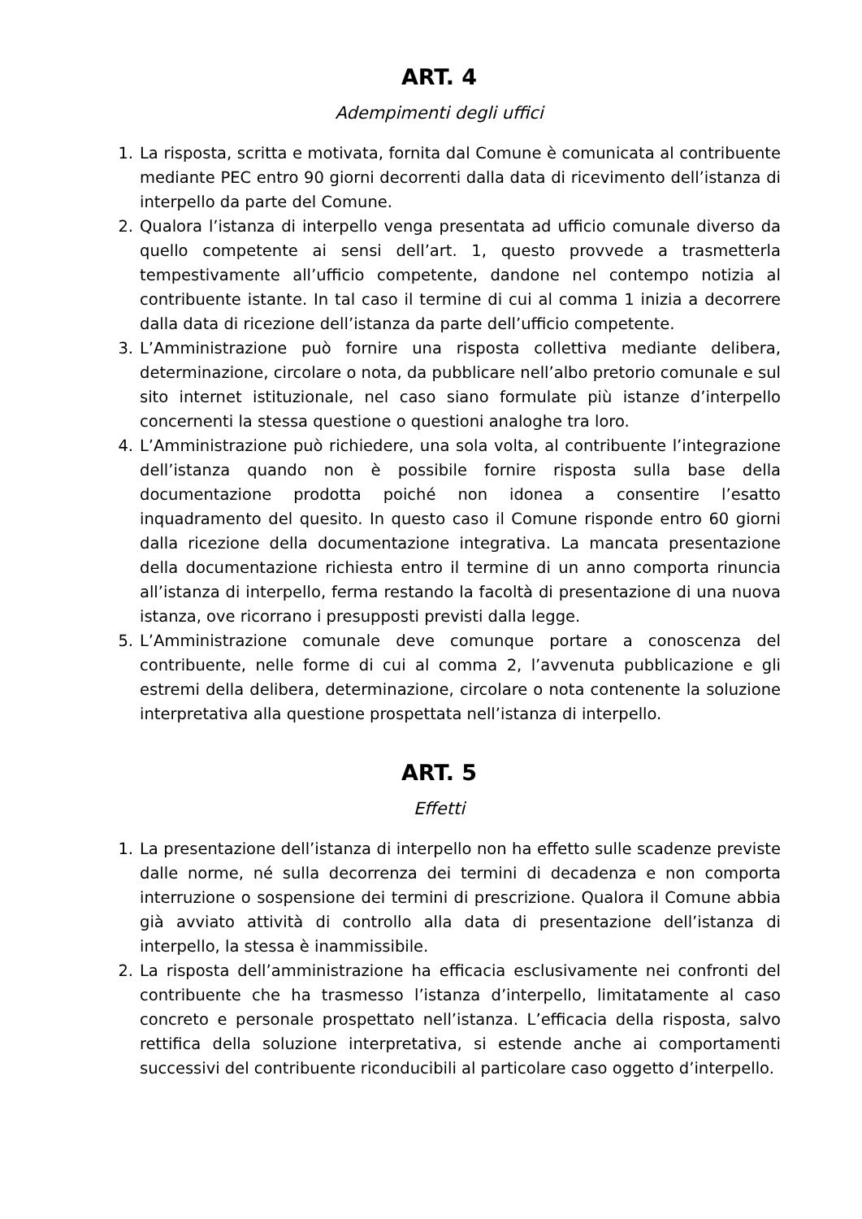ART. 4
Adempimenti degli uffici
1. La risposta, scritta e motivata, fornita dal Comune è comunicata al contribuente mediante PEC entro 90 giorni decorrenti dalla data di ricevimento dell’istanza di interpello da parte del Comune.
2. Qualora l’istanza di interpello venga presentata ad ufficio comunale diverso da quello competente ai sensi dell’art. 1, questo provvede a trasmetterla tempestivamente all’ufficio competente, dandone nel contempo notizia al contribuente istante. In tal caso il termine di cui al comma 1 inizia a decorrere dalla data di ricezione dell’istanza da parte dell’ufficio competente.
3. L’Amministrazione può fornire una risposta collettiva mediante delibera, determinazione, circolare o nota, da pubblicare nell’albo pretorio comunale e sul sito internet istituzionale, nel caso siano formulate più istanze d’interpello concernenti la stessa questione o questioni analoghe tra loro.
4. L’Amministrazione può richiedere, una sola volta, al contribuente l’integrazione dell’istanza quando non è possibile fornire risposta sulla base della documentazione prodotta poiché non idonea a consentire l’esatto inquadramento del quesito. In questo caso il Comune risponde entro 60 giorni dalla ricezione della documentazione integrativa. La mancata presentazione della documentazione richiesta entro il termine di un anno comporta rinuncia all’istanza di interpello, ferma restando la facoltà di presentazione di una nuova istanza, ove ricorrano i presupposti previsti dalla legge.
5. L’Amministrazione comunale deve comunque portare a conoscenza del contribuente, nelle forme di cui al comma 2, l’avvenuta pubblicazione e gli estremi della delibera, determinazione, circolare o nota contenente la soluzione interpretativa alla questione prospettata nell’istanza di interpello.
ART. 5
Effetti
1. La presentazione dell’istanza di interpello non ha effetto sulle scadenze previste dalle norme, né sulla decorrenza dei termini di decadenza e non comporta interruzione o sospensione dei termini di prescrizione. Qualora il Comune abbia già avviato attività di controllo alla data di presentazione dell’istanza di interpello, la stessa è inammissibile.
2. La risposta dell’amministrazione ha efficacia esclusivamente nei confronti del contribuente che ha trasmesso l’istanza d’interpello, limitatamente al caso concreto e personale prospettato nell’istanza. L’efficacia della risposta, salvo rettifica della soluzione interpretativa, si estende anche ai comportamenti successivi del contribuente riconducibili al particolare caso oggetto d’interpello.